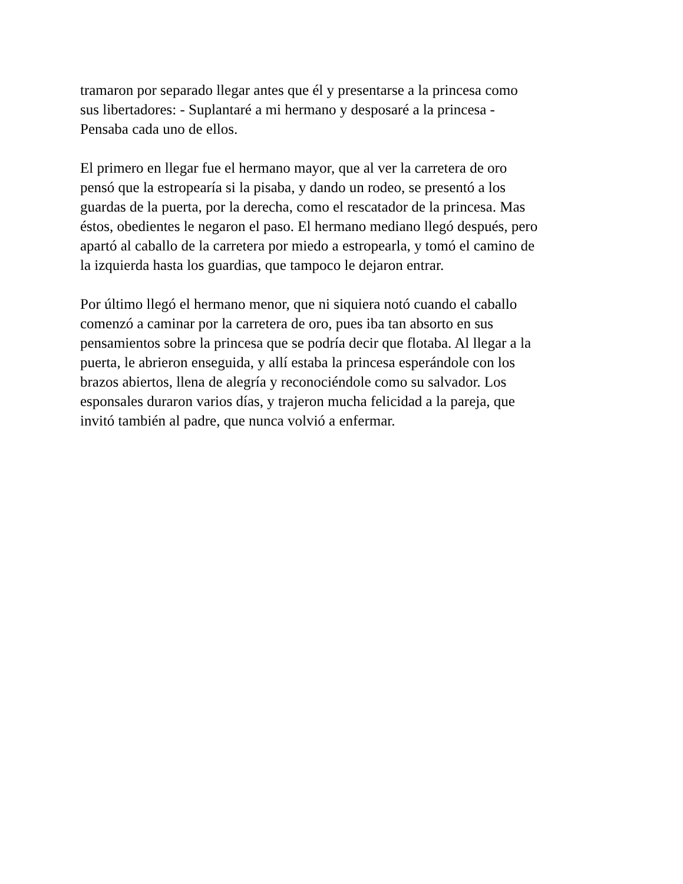tramaron por separado llegar antes que él y presentarse a la princesa como
sus libertadores: - Suplantaré a mi hermano y desposaré a la princesa -
Pensaba cada uno de ellos.
El primero en llegar fue el hermano mayor, que al ver la carretera de oro
pensó que la estropearía si la pisaba, y dando un rodeo, se presentó a los
guardas de la puerta, por la derecha, como el rescatador de la princesa. Mas
éstos, obedientes le negaron el paso. El hermano mediano llegó después, pero
apartó al caballo de la carretera por miedo a estropearla, y tomó el camino de
la izquierda hasta los guardias, que tampoco le dejaron entrar.
Por último llegó el hermano menor, que ni siquiera notó cuando el caballo
comenzó a caminar por la carretera de oro, pues iba tan absorto en sus
pensamientos sobre la princesa que se podría decir que flotaba. Al llegar a la
puerta, le abrieron enseguida, y allí estaba la princesa esperándole con los
brazos abiertos, llena de alegría y reconociéndole como su salvador. Los
esponsales duraron varios días, y trajeron mucha felicidad a la pareja, que
invitó también al padre, que nunca volvió a enfermar.